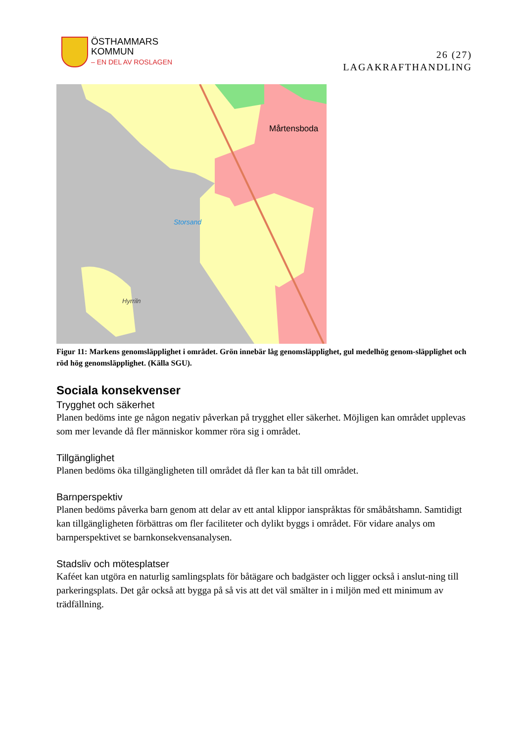ÖSTHAMMARS
KOMMUN
– EN DEL AV ROSLAGEN
26 (27)
LAGAKRAFTHANDLING
Mårtensboda
Storsand
Hyrriln
Figur 11: Markens genomsläpplighet i området. Grön innebär låg genomsläpplighet, gul medelhög genom-släpplighet och röd hög genomsläpplighet. (Källa SGU).
Sociala konsekvenser
Trygghet och säkerhet
Planen bedöms inte ge någon negativ påverkan på trygghet eller säkerhet. Möjligen kan området upplevas som mer levande då fler människor kommer röra sig i området.
Tillgänglighet
Planen bedöms öka tillgängligheten till området då fler kan ta båt till området.
Barnperspektiv
Planen bedöms påverka barn genom att delar av ett antal klippor ianspråktas för småbåtshamn. Samtidigt kan tillgängligheten förbättras om fler faciliteter och dylikt byggs i området. För vidare analys om barnperspektivet se barnkonsekvensanalysen.
Stadsliv och mötesplatser
Kaféet kan utgöra en naturlig samlingsplats för båtägare och badgäster och ligger också i anslut-ning till parkeringsplats. Det går också att bygga på så vis att det väl smälter in i miljön med ett minimum av trädfällning.